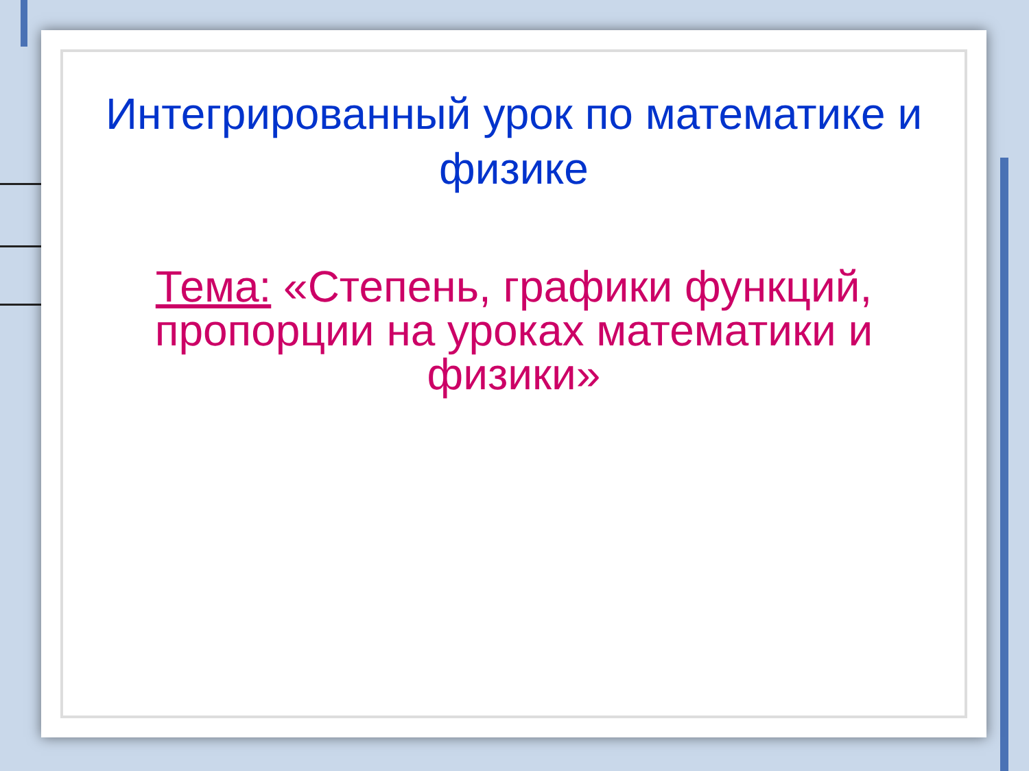Интегрированный урок по математике и физике
Тема: «Степень, графики функций, пропорции на уроках математики и физики»